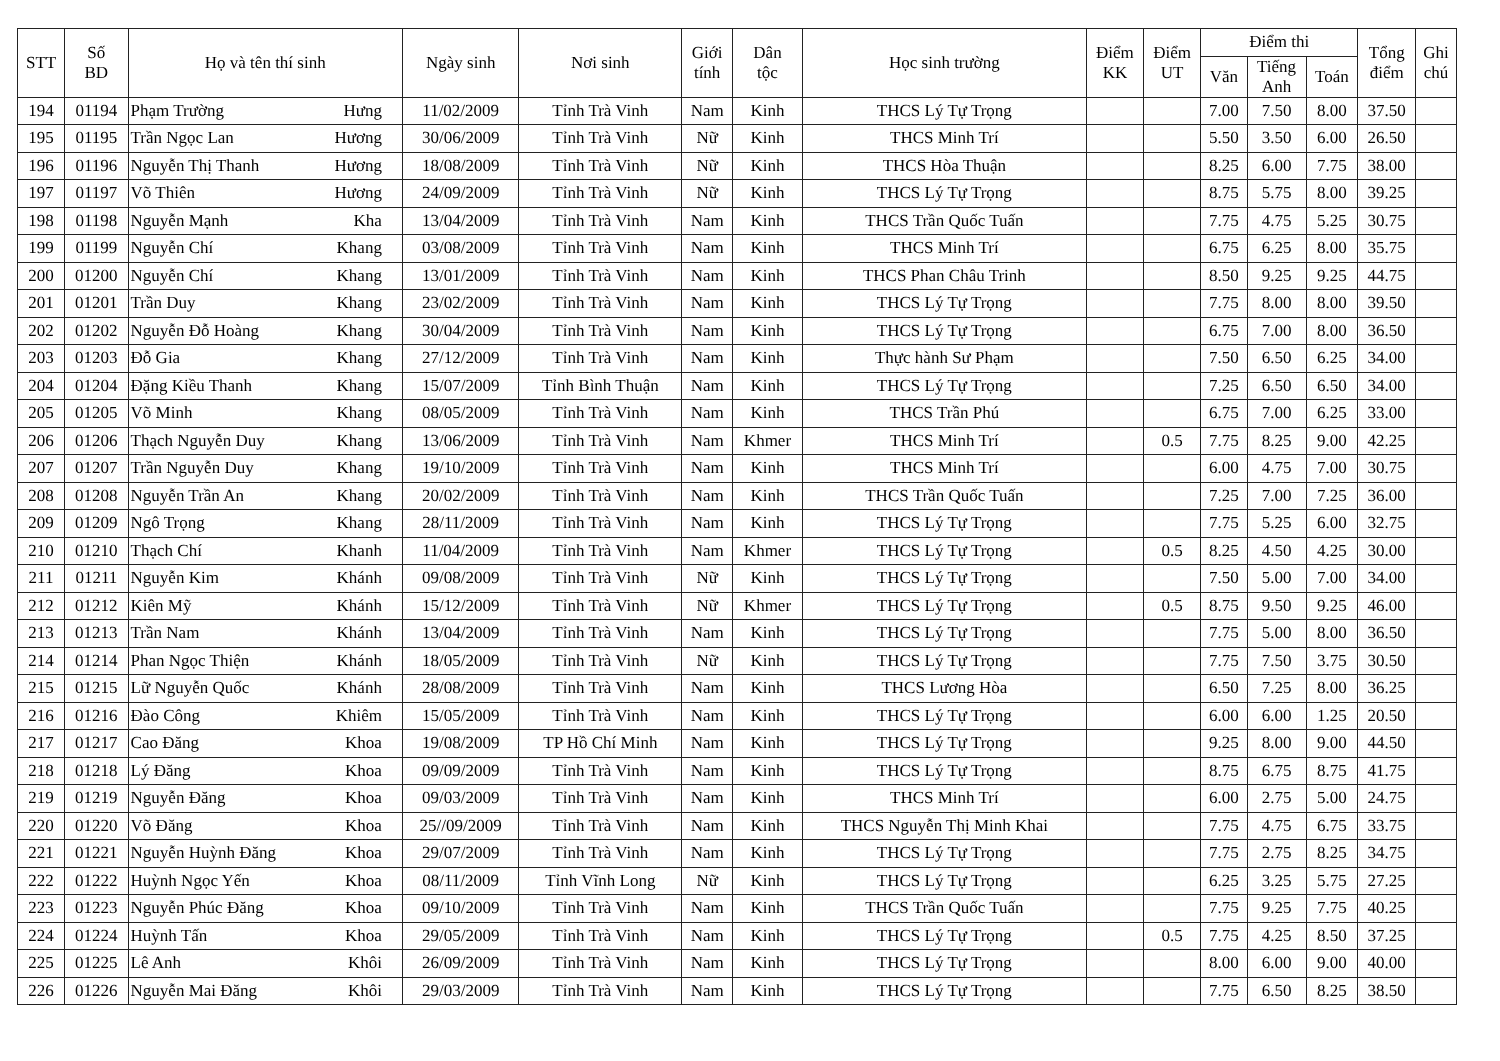| STT | Số BD | Họ và tên thí sinh | Ngày sinh | Nơi sinh | Giới tính | Dân tộc | Học sinh trường | Điểm KK | Điểm UT | Điểm thi | | | Tổng điểm | Ghi chú |
| --- | --- | --- | --- | --- | --- | --- | --- | --- | --- | --- | --- | --- | --- | --- |
| | | | | | | | | | | Văn | Tiếng Anh | Toán | | |
| 194 | 01194 | Phạm Trường Hưng | 11/02/2009 | Tỉnh Trà Vinh | Nam | Kinh | THCS Lý Tự Trọng | | | 7.00 | 7.50 | 8.00 | 37.50 | |
| 195 | 01195 | Trần Ngọc Lan Hương | 30/06/2009 | Tỉnh Trà Vinh | Nữ | Kinh | THCS Minh Trí | | | 5.50 | 3.50 | 6.00 | 26.50 | |
| 196 | 01196 | Nguyễn Thị Thanh Hương | 18/08/2009 | Tỉnh Trà Vinh | Nữ | Kinh | THCS Hòa Thuận | | | 8.25 | 6.00 | 7.75 | 38.00 | |
| 197 | 01197 | Võ Thiên Hương | 24/09/2009 | Tỉnh Trà Vinh | Nữ | Kinh | THCS Lý Tự Trọng | | | 8.75 | 5.75 | 8.00 | 39.25 | |
| 198 | 01198 | Nguyễn Mạnh Kha | 13/04/2009 | Tỉnh Trà Vinh | Nam | Kinh | THCS Trần Quốc Tuấn | | | 7.75 | 4.75 | 5.25 | 30.75 | |
| 199 | 01199 | Nguyễn Chí Khang | 03/08/2009 | Tỉnh Trà Vinh | Nam | Kinh | THCS Minh Trí | | | 6.75 | 6.25 | 8.00 | 35.75 | |
| 200 | 01200 | Nguyễn Chí Khang | 13/01/2009 | Tỉnh Trà Vinh | Nam | Kinh | THCS Phan Châu Trinh | | | 8.50 | 9.25 | 9.25 | 44.75 | |
| 201 | 01201 | Trần Duy Khang | 23/02/2009 | Tỉnh Trà Vinh | Nam | Kinh | THCS Lý Tự Trọng | | | 7.75 | 8.00 | 8.00 | 39.50 | |
| 202 | 01202 | Nguyễn Đỗ Hoàng Khang | 30/04/2009 | Tỉnh Trà Vinh | Nam | Kinh | THCS Lý Tự Trọng | | | 6.75 | 7.00 | 8.00 | 36.50 | |
| 203 | 01203 | Đỗ Gia Khang | 27/12/2009 | Tỉnh Trà Vinh | Nam | Kinh | Thực hành Sư Phạm | | | 7.50 | 6.50 | 6.25 | 34.00 | |
| 204 | 01204 | Đặng Kiều Thanh Khang | 15/07/2009 | Tỉnh Bình Thuận | Nam | Kinh | THCS Lý Tự Trọng | | | 7.25 | 6.50 | 6.50 | 34.00 | |
| 205 | 01205 | Võ Minh Khang | 08/05/2009 | Tỉnh Trà Vinh | Nam | Kinh | THCS Trần Phú | | | 6.75 | 7.00 | 6.25 | 33.00 | |
| 206 | 01206 | Thạch Nguyễn Duy Khang | 13/06/2009 | Tỉnh Trà Vinh | Nam | Khmer | THCS Minh Trí | | 0.5 | 7.75 | 8.25 | 9.00 | 42.25 | |
| 207 | 01207 | Trần Nguyễn Duy Khang | 19/10/2009 | Tỉnh Trà Vinh | Nam | Kinh | THCS Minh Trí | | | 6.00 | 4.75 | 7.00 | 30.75 | |
| 208 | 01208 | Nguyễn Trần An Khang | 20/02/2009 | Tỉnh Trà Vinh | Nam | Kinh | THCS Trần Quốc Tuấn | | | 7.25 | 7.00 | 7.25 | 36.00 | |
| 209 | 01209 | Ngô Trọng Khang | 28/11/2009 | Tỉnh Trà Vinh | Nam | Kinh | THCS Lý Tự Trọng | | | 7.75 | 5.25 | 6.00 | 32.75 | |
| 210 | 01210 | Thạch Chí Khanh | 11/04/2009 | Tỉnh Trà Vinh | Nam | Khmer | THCS Lý Tự Trọng | | 0.5 | 8.25 | 4.50 | 4.25 | 30.00 | |
| 211 | 01211 | Nguyễn Kim Khánh | 09/08/2009 | Tỉnh Trà Vinh | Nữ | Kinh | THCS Lý Tự Trọng | | | 7.50 | 5.00 | 7.00 | 34.00 | |
| 212 | 01212 | Kiên Mỹ Khánh | 15/12/2009 | Tỉnh Trà Vinh | Nữ | Khmer | THCS Lý Tự Trọng | | 0.5 | 8.75 | 9.50 | 9.25 | 46.00 | |
| 213 | 01213 | Trần Nam Khánh | 13/04/2009 | Tỉnh Trà Vinh | Nam | Kinh | THCS Lý Tự Trọng | | | 7.75 | 5.00 | 8.00 | 36.50 | |
| 214 | 01214 | Phan Ngọc Thiện Khánh | 18/05/2009 | Tỉnh Trà Vinh | Nữ | Kinh | THCS Lý Tự Trọng | | | 7.75 | 7.50 | 3.75 | 30.50 | |
| 215 | 01215 | Lữ Nguyễn Quốc Khánh | 28/08/2009 | Tỉnh Trà Vinh | Nam | Kinh | THCS Lương Hòa | | | 6.50 | 7.25 | 8.00 | 36.25 | |
| 216 | 01216 | Đào Công Khiêm | 15/05/2009 | Tỉnh Trà Vinh | Nam | Kinh | THCS Lý Tự Trọng | | | 6.00 | 6.00 | 1.25 | 20.50 | |
| 217 | 01217 | Cao Đăng Khoa | 19/08/2009 | TP Hồ Chí Minh | Nam | Kinh | THCS Lý Tự Trọng | | | 9.25 | 8.00 | 9.00 | 44.50 | |
| 218 | 01218 | Lý Đăng Khoa | 09/09/2009 | Tỉnh Trà Vinh | Nam | Kinh | THCS Lý Tự Trọng | | | 8.75 | 6.75 | 8.75 | 41.75 | |
| 219 | 01219 | Nguyễn Đăng Khoa | 09/03/2009 | Tỉnh Trà Vinh | Nam | Kinh | THCS Minh Trí | | | 6.00 | 2.75 | 5.00 | 24.75 | |
| 220 | 01220 | Võ Đăng Khoa | 25//09/2009 | Tỉnh Trà Vinh | Nam | Kinh | THCS Nguyễn Thị Minh Khai | | | 7.75 | 4.75 | 6.75 | 33.75 | |
| 221 | 01221 | Nguyễn Huỳnh Đăng Khoa | 29/07/2009 | Tỉnh Trà Vinh | Nam | Kinh | THCS Lý Tự Trọng | | | 7.75 | 2.75 | 8.25 | 34.75 | |
| 222 | 01222 | Huỳnh Ngọc Yến Khoa | 08/11/2009 | Tỉnh Vĩnh Long | Nữ | Kinh | THCS Lý Tự Trọng | | | 6.25 | 3.25 | 5.75 | 27.25 | |
| 223 | 01223 | Nguyễn Phúc Đăng Khoa | 09/10/2009 | Tỉnh Trà Vinh | Nam | Kinh | THCS Trần Quốc Tuấn | | | 7.75 | 9.25 | 7.75 | 40.25 | |
| 224 | 01224 | Huỳnh Tấn Khoa | 29/05/2009 | Tỉnh Trà Vinh | Nam | Kinh | THCS Lý Tự Trọng | | 0.5 | 7.75 | 4.25 | 8.50 | 37.25 | |
| 225 | 01225 | Lê Anh Khôi | 26/09/2009 | Tỉnh Trà Vinh | Nam | Kinh | THCS Lý Tự Trọng | | | 8.00 | 6.00 | 9.00 | 40.00 | |
| 226 | 01226 | Nguyễn Mai Đăng Khôi | 29/03/2009 | Tỉnh Trà Vinh | Nam | Kinh | THCS Lý Tự Trọng | | | 7.75 | 6.50 | 8.25 | 38.50 | |